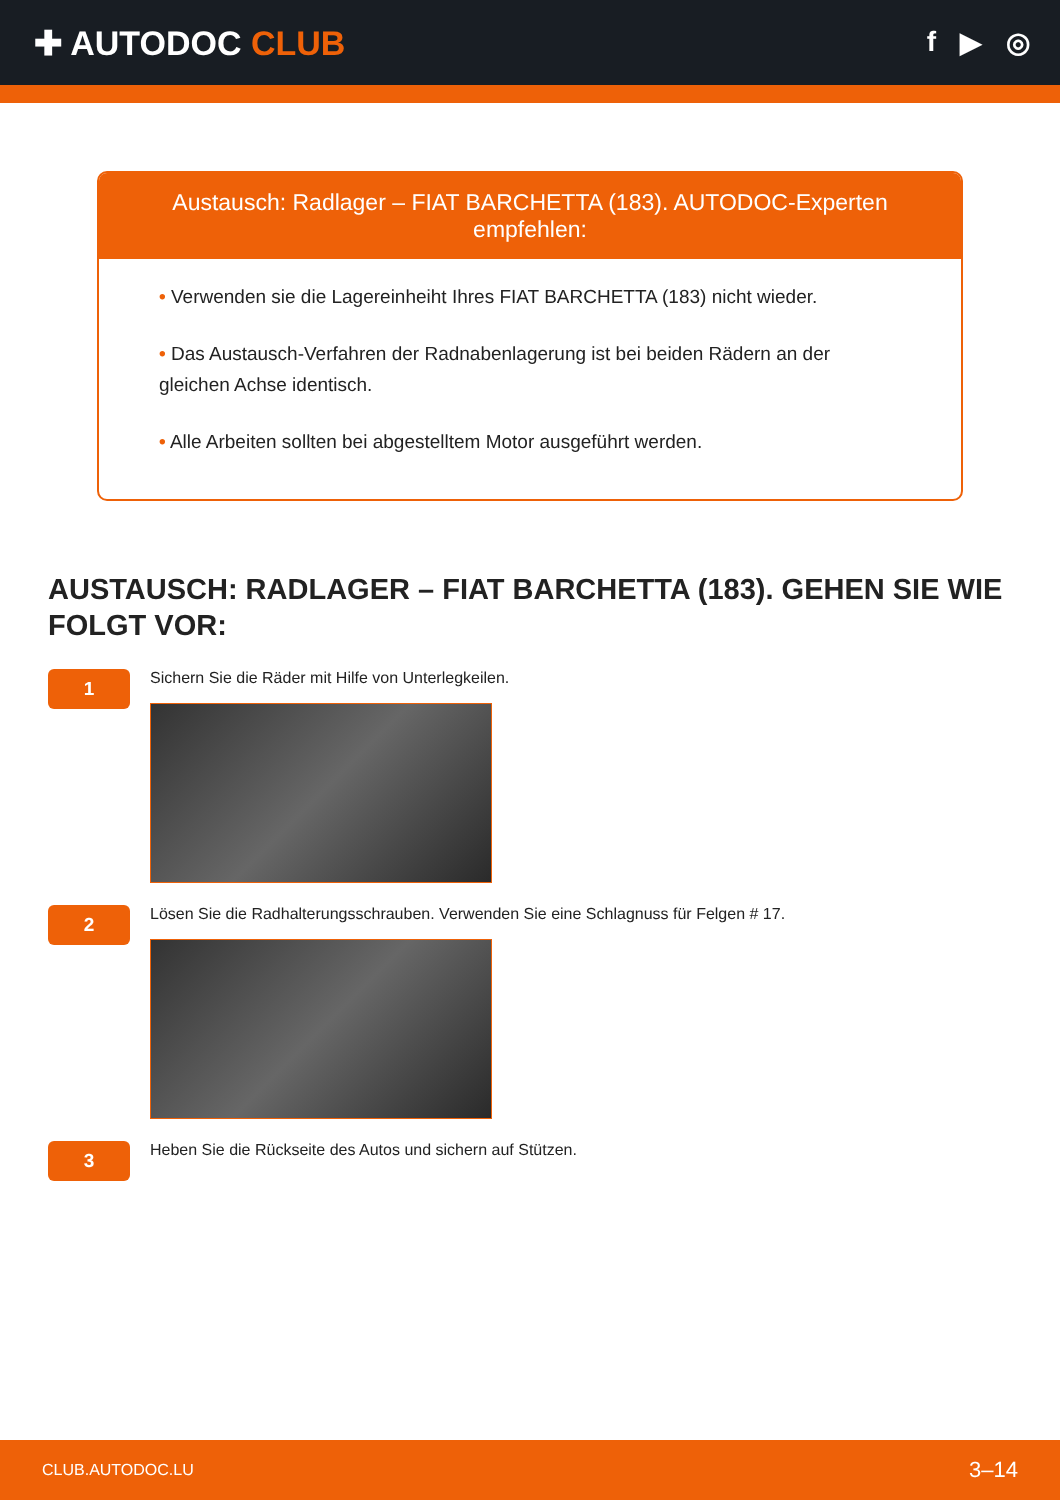✚ AUTODOC CLUB
f ▶ ◎
Austausch: Radlager – FIAT BARCHETTA (183). AUTODOC-Experten empfehlen:
• Verwenden sie die Lagereinheiht Ihres FIAT BARCHETTA (183) nicht wieder.
• Das Austausch-Verfahren der Radnabenlagerung ist bei beiden Rädern an der gleichen Achse identisch.
• Alle Arbeiten sollten bei abgestelltem Motor ausgeführt werden.
AUSTAUSCH: RADLAGER – FIAT BARCHETTA (183). GEHEN SIE WIE FOLGT VOR:
1
Sichern Sie die Räder mit Hilfe von Unterlegkeilen.
2
Lösen Sie die Radhalterungsschrauben. Verwenden Sie eine Schlagnuss für Felgen # 17.
3
Heben Sie die Rückseite des Autos und sichern auf Stützen.
CLUB.AUTODOC.LU 3–14